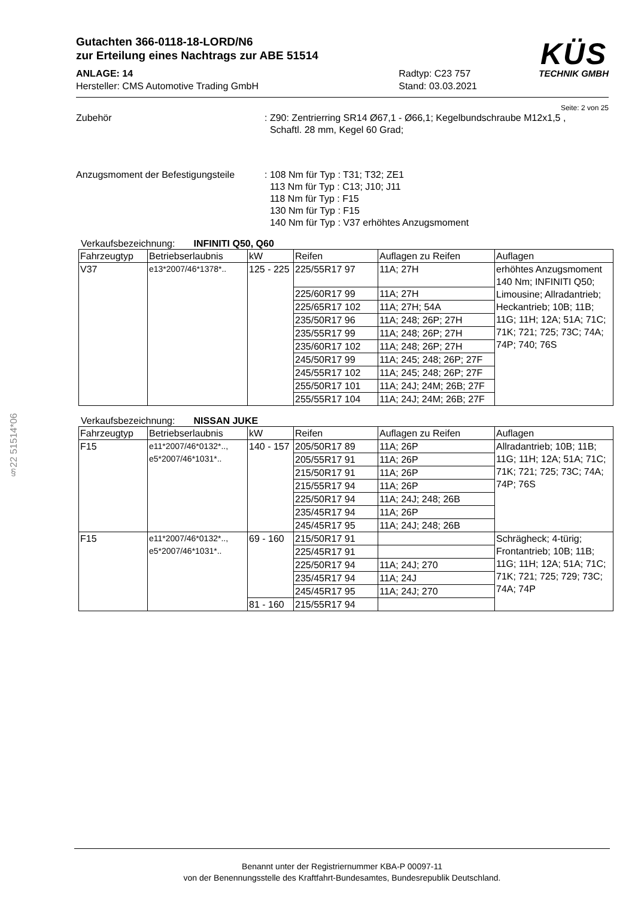§22 51514*06
KÜS
TECHNIK GMBH
Gutachten 366-0118-18-LORD/N6
zur Erteilung eines Nachtrags zur ABE 51514
ANLAGE: 14
Hersteller: CMS Automotive Trading GmbH
Radtyp: C23 757
Stand: 03.03.2021
Seite: 2 von 25
Zubehör : Z90: Zentrierring SR14 Ø67,1 - Ø66,1; Kegelbundschraube M12x1,5 ,
Schaftl. 28 mm, Kegel 60 Grad;
Anzugsmoment der Befestigungsteile
: 108 Nm für Typ : T31; T32; ZE1
113 Nm für Typ : C13; J10; J11
118 Nm für Typ : F15
130 Nm für Typ : F15
140 Nm für Typ : V37 erhöhtes Anzugsmoment
Verkaufsbezeichnung: INFINITI Q50, Q60
| Fahrzeugtyp | Betriebserlaubnis | kW | Reifen | Auflagen zu Reifen | Auflagen |
| --- | --- | --- | --- | --- | --- |
| V37 | e13*2007/46*1378*.. | 125 - 225 | 225/55R17 97 | 11A; 27H | erhöhtes Anzugsmoment 140 Nm; INFINITI Q50; Limousine; Allradantrieb; Heckantrieb; 10B; 11B; 11G; 11H; 12A; 51A; 71C; 71K; 721; 725; 73C; 74A; 74P; 740; 76S |
| | | | 225/60R17 99 | 11A; 27H | |
| | | | 225/65R17 102 | 11A; 27H; 54A | |
| | | | 235/50R17 96 | 11A; 248; 26P; 27H | |
| | | | 235/55R17 99 | 11A; 248; 26P; 27H | |
| | | | 235/60R17 102 | 11A; 248; 26P; 27H | |
| | | | 245/50R17 99 | 11A; 245; 248; 26P; 27F | |
| | | | 245/55R17 102 | 11A; 245; 248; 26P; 27F | |
| | | | 255/50R17 101 | 11A; 24J; 24M; 26B; 27F | |
| | | | 255/55R17 104 | 11A; 24J; 24M; 26B; 27F | |
Verkaufsbezeichnung: NISSAN JUKE
| Fahrzeugtyp | Betriebserlaubnis | kW | Reifen | Auflagen zu Reifen | Auflagen |
| --- | --- | --- | --- | --- | --- |
| F15 | e11*2007/46*0132*.., e5*2007/46*1031*.. | 140 - 157 | 205/50R17 89 | 11A; 26P | Allradantrieb; 10B; 11B; 11G; 11H; 12A; 51A; 71C; 71K; 721; 725; 73C; 74A; 74P; 76S |
| | | | 205/55R17 91 | 11A; 26P | |
| | | | 215/50R17 91 | 11A; 26P | |
| | | | 215/55R17 94 | 11A; 26P | |
| | | | 225/50R17 94 | 11A; 24J; 248; 26B | |
| | | | 235/45R17 94 | 11A; 26P | |
| | | | 245/45R17 95 | 11A; 24J; 248; 26B | |
| F15 | e11*2007/46*0132*.., e5*2007/46*1031*.. | 69 - 160 | 215/50R17 91 | | Schrägheck; 4-türig; Frontantrieb; 10B; 11B; 11G; 11H; 12A; 51A; 71C; 71K; 721; 725; 729; 73C; 74A; 74P |
| | | | 225/45R17 91 | | |
| | | | 225/50R17 94 | 11A; 24J; 270 | |
| | | | 235/45R17 94 | 11A; 24J | |
| | | | 245/45R17 95 | 11A; 24J; 270 | |
| | | 81 - 160 | 215/55R17 94 | | |
Benannt unter der Registriernummer KBA-P 00097-11
von der Benennungsstelle des Kraftfahrt-Bundesamtes, Bundesrepublik Deutschland.